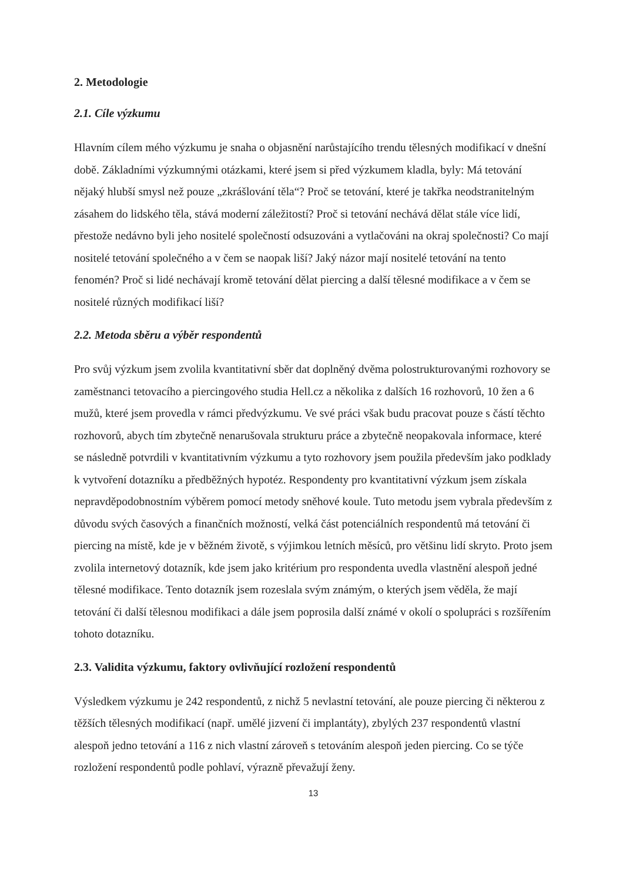2. Metodologie
2.1. Cíle výzkumu
Hlavním cílem mého výzkumu je snaha o objasnění narůstajícího trendu tělesných modifikací v dnešní době. Základními výzkumnými otázkami, které jsem si před výzkumem kladla, byly: Má tetování nějaký hlubší smysl než pouze „zkrášlování těla“? Proč se tetování, které je takřka neodstranitelným zásahem do lidského těla, stává moderní záležitostí? Proč si tetování nechává dělat stále více lidí, přestože nedávno byli jeho nositelé společností odsuzováni a vytlačováni na okraj společnosti? Co mají nositelé tetování společného a v čem se naopak liší? Jaký názor mají nositelé tetování na tento fenomén? Proč si lidé nechávají kromě tetování dělat piercing a další tělesné modifikace a v čem se nositelé různých modifikací liší?
2.2. Metoda sběru a výběr respondentů
Pro svůj výzkum jsem zvolila kvantitativní sběr dat doplněný dvěma polostrukturovanými rozhovory se zaměstnanci tetovacího a piercingového studia Hell.cz a několika z dalších 16 rozhovorů, 10 žen a 6 mužů, které jsem provedla v rámci předvýzkumu. Ve své práci však budu pracovat pouze s částí těchto rozhovorů, abych tím zbytečně nenarušovala strukturu práce a zbytečně neopakovala informace, které se následně potvrdili v kvantitativním výzkumu a tyto rozhovory jsem použila především jako podklady k vytvoření dotazníku a předběžných hypotéz. Respondenty pro kvantitativní výzkum jsem získala nepravděpodobnostním výběrem pomocí metody sněhové koule. Tuto metodu jsem vybrala především z důvodu svých časových a finančních možností, velká část potenciálních respondentů má tetování či piercing na místě, kde je v běžném životě, s výjimkou letních měsíců, pro většinu lidí skryto. Proto jsem zvolila internetový dotazník, kde jsem jako kritérium pro respondenta uvedla vlastnění alespoň jedné tělesné modifikace. Tento dotazník jsem rozeslala svým známým, o kterých jsem věděla, že mají tetování či další tělesnou modifikaci a dále jsem poprosila další známé v okolí o spolupráci s rozšířením tohoto dotazníku.
2.3. Validita výzkumu, faktory ovlivňující rozložení respondentů
Výsledkem výzkumu je 242 respondentů, z nichž 5 nevlastní tetování, ale pouze piercing či některou z těžších tělesných modifikací (např. umělé jizvení či implantáty), zbylých 237 respondentů vlastní alespoň jedno tetování a 116 z nich vlastní zároveň s tetováním alespoň jeden piercing. Co se týče rozložení respondentů podle pohlaví, výrazně převažují ženy.
13